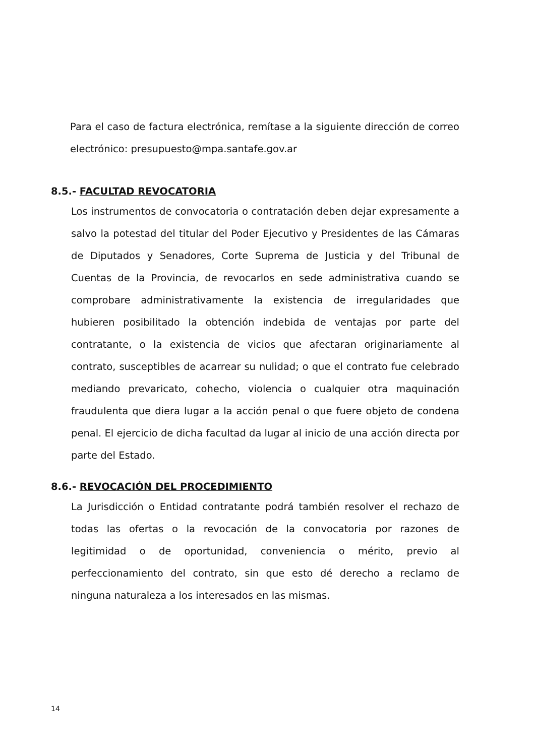Para el caso de factura electrónica, remítase a la siguiente dirección de correo electrónico: presupuesto@mpa.santafe.gov.ar
8.5.- FACULTAD REVOCATORIA
Los instrumentos de convocatoria o contratación deben dejar expresamente a salvo la potestad del titular del Poder Ejecutivo y Presidentes de las Cámaras de Diputados y Senadores, Corte Suprema de Justicia y del Tribunal de Cuentas de la Provincia, de revocarlos en sede administrativa cuando se comprobare administrativamente la existencia de irregularidades que hubieren posibilitado la obtención indebida de ventajas por parte del contratante, o la existencia de vicios que afectaran originariamente al contrato, susceptibles de acarrear su nulidad; o que el contrato fue celebrado mediando prevaricato, cohecho, violencia o cualquier otra maquinación fraudulenta que diera lugar a la acción penal o que fuere objeto de condena penal. El ejercicio de dicha facultad da lugar al inicio de una acción directa por parte del Estado.
8.6.- REVOCACIÓN DEL PROCEDIMIENTO
La Jurisdicción o Entidad contratante podrá también resolver el rechazo de todas las ofertas o la revocación de la convocatoria por razones de legitimidad o de oportunidad, conveniencia o mérito, previo al perfeccionamiento del contrato, sin que esto dé derecho a reclamo de ninguna naturaleza a los interesados en las mismas.
14